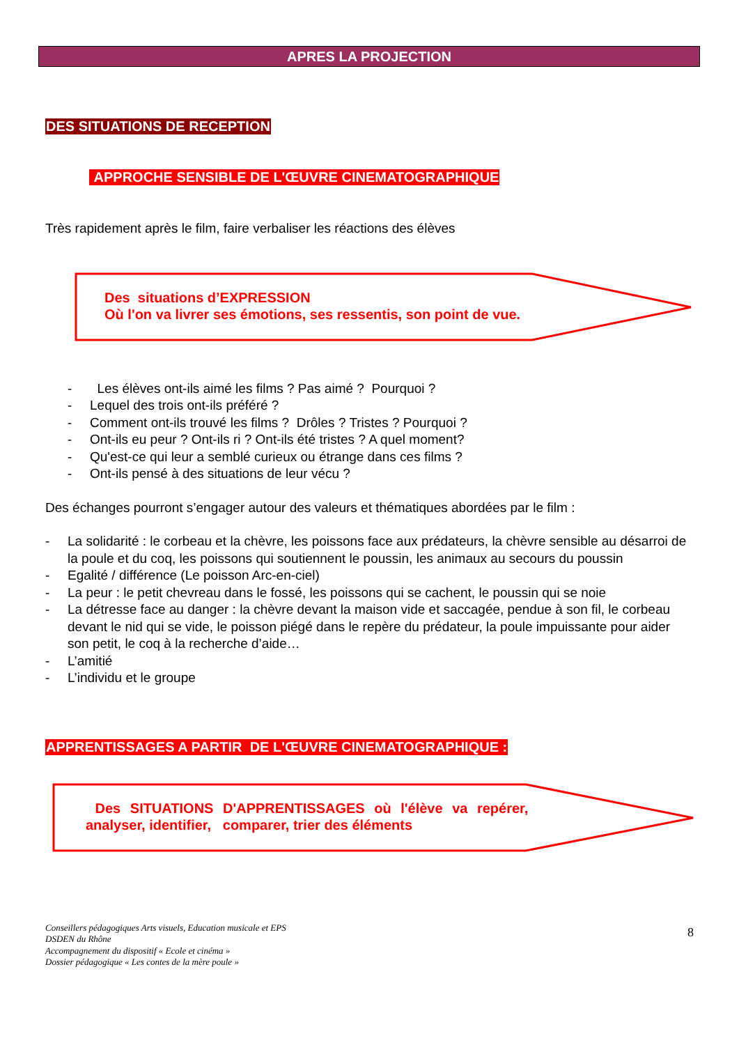APRES LA PROJECTION
DES SITUATIONS DE RECEPTION
APPROCHE SENSIBLE DE L'ŒUVRE CINEMATOGRAPHIQUE
Très rapidement après le film, faire verbaliser les réactions des élèves
Des situations d’EXPRESSION
Où l'on va livrer ses émotions, ses ressentis, son point de vue.
- Les élèves ont-ils aimé les films ? Pas aimé ? Pourquoi ?
- Lequel des trois ont-ils préféré ?
- Comment ont-ils trouvé les films ? Drôles ? Tristes ? Pourquoi ?
- Ont-ils eu peur ? Ont-ils ri ? Ont-ils été tristes ? A quel moment?
- Qu'est-ce qui leur a semblé curieux ou étrange dans ces films ?
- Ont-ils pensé à des situations de leur vécu ?
Des échanges pourront s’engager autour des valeurs et thématiques abordées par le film :
- La solidarité : le corbeau et la chèvre, les poissons face aux prédateurs, la chèvre sensible au désarroi de la poule et du coq, les poissons qui soutiennent le poussin, les animaux au secours du poussin
- Egalité / différence (Le poisson Arc-en-ciel)
- La peur : le petit chevreau dans le fossé, les poissons qui se cachent, le poussin qui se noie
- La détresse face au danger : la chèvre devant la maison vide et saccagée, pendue à son fil, le corbeau devant le nid qui se vide, le poisson piégé dans le repère du prédateur, la poule impuissante pour aider son petit, le coq à la recherche d’aide…
- L’amitié
- L’individu et le groupe
APPRENTISSAGES A PARTIR DE L'ŒUVRE CINEMATOGRAPHIQUE :
Des SITUATIONS D'APPRENTISSAGES où l'élève va repérer,
analyser, identifier, comparer, trier des éléments
Conseillers pédagogiques Arts visuels, Education musicale et EPS
DSDEN du Rhône
Accompagnement du dispositif « Ecole et cinéma »
Dossier pédagogique « Les contes de la mère poule »
8